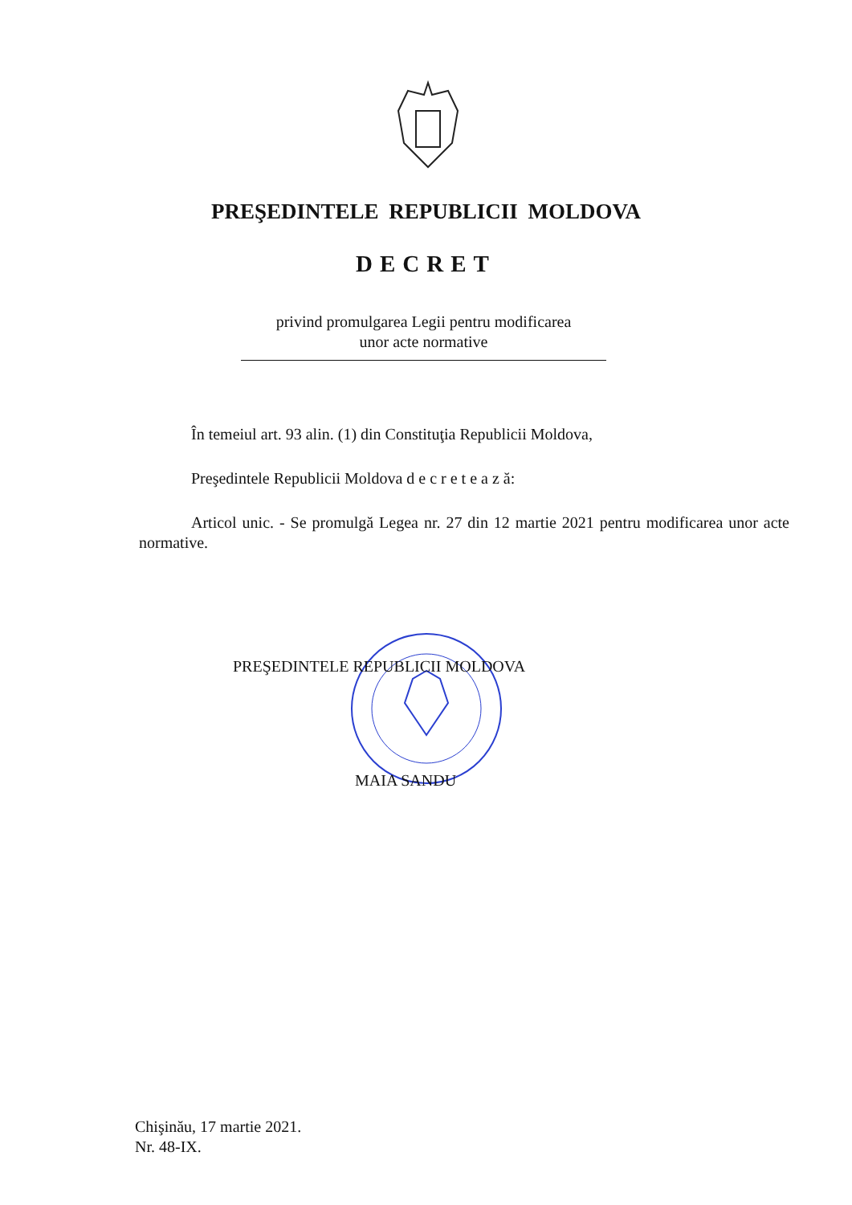PREŞEDINTELE REPUBLICII MOLDOVA
DECRET
privind promulgarea Legii pentru modificarea
unor acte normative
În temeiul art. 93 alin. (1) din Constituţia Republicii Moldova,
Preşedintele Republicii Moldova d e c r e t e a z ă:
Articol unic. - Se promulgă Legea nr. 27 din 12 martie 2021 pentru modificarea unor acte normative.
PREŞEDINTELE REPUBLICII MOLDOVA
MAIA SANDU
Chişinău, 17 martie 2021.
Nr. 48-IX.